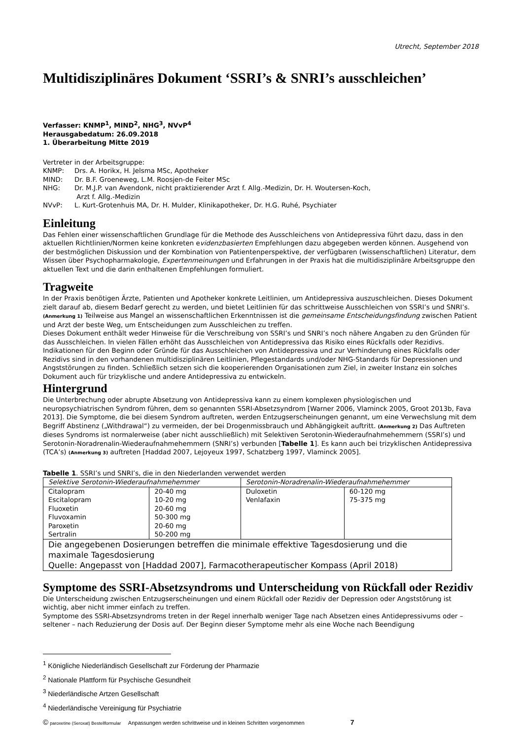Utrecht, September 2018
Multidisziplinäres Dokument ‘SSRI’s & SNRI’s ausschleichen’
Verfasser: KNMP<sup>1</sup>, MIND<sup>2</sup>, NHG<sup>3</sup>, NVvP<sup>4</sup>
Herausgabedatum: 26.09.2018
1. Überarbeitung Mitte 2019
Vertreter in der Arbeitsgruppe:
| KNMP: | Drs. A. Horikx, H. Jelsma MSc, Apotheker |
| MIND: | Dr. B.F. Groeneweg, L.M. Roosjen-de Feiter MSc |
| NHG: | Dr. M.J.P. van Avendonk, nicht praktizierender Arzt f. Allg.-Medizin, Dr. H. Woutersen-Koch, Arzt f. Allg.-Medizin |
| NVvP: | L. Kurt-Grotenhuis MA, Dr. H. Mulder, Klinikapotheker, Dr. H.G. Ruhé, Psychiater |
Einleitung
Das Fehlen einer wissenschaftlichen Grundlage für die Methode des Ausschleichens von Antidepressiva führt dazu, dass in den aktuellen Richtlinien/Normen keine konkreten evidenzbasierten Empfehlungen dazu abgegeben werden können. Ausgehend von der bestmöglichen Diskussion und der Kombination von Patientenperspektive, der verfügbaren (wissenschaftlichen) Literatur, dem Wissen über Psychopharmakologie, Expertenmeinungen und Erfahrungen in der Praxis hat die multidisziplinäre Arbeitsgruppe den aktuellen Text und die darin enthaltenen Empfehlungen formuliert.
Tragweite
In der Praxis benötigen Ärzte, Patienten und Apotheker konkrete Leitlinien, um Antidepressiva auszuschleichen. Dieses Dokument zielt darauf ab, diesem Bedarf gerecht zu werden, und bietet Leitlinien für das schrittweise Ausschleichen von SSRI’s und SNRI’s. (Anmerkung 1) Teilweise aus Mangel an wissenschaftlichen Erkenntnissen ist die gemeinsame Entscheidungsfindung zwischen Patient und Arzt der beste Weg, um Entscheidungen zum Ausschleichen zu treffen.
Dieses Dokument enthält weder Hinweise für die Verschreibung von SSRI’s und SNRI’s noch nähere Angaben zu den Gründen für das Ausschleichen. In vielen Fällen erhöht das Ausschleichen von Antidepressiva das Risiko eines Rückfalls oder Rezidivs. Indikationen für den Beginn oder Gründe für das Ausschleichen von Antidepressiva und zur Verhinderung eines Rückfalls oder Rezidivs sind in den vorhandenen multidisziplinären Leitlinien, Pflegestandards und/oder NHG-Standards für Depressionen und Angststörungen zu finden. Schließlich setzen sich die kooperierenden Organisationen zum Ziel, in zweiter Instanz ein solches Dokument auch für trizyklische und andere Antidepressiva zu entwickeln.
Hintergrund
Die Unterbrechung oder abrupte Absetzung von Antidepressiva kann zu einem komplexen physiologischen und neuropsychiatrischen Syndrom führen, dem so genannten SSRI-Absetzsyndrom [Warner 2006, Vlaminck 2005, Groot 2013b, Fava 2013]. Die Symptome, die bei diesem Syndrom auftreten, werden Entzugserscheinungen genannt, um eine Verwechslung mit dem Begriff Abstinenz („Withdrawal“) zu vermeiden, der bei Drogenmissbrauch und Abhängigkeit auftritt. (Anmerkung 2) Das Auftreten dieses Syndroms ist normalerweise (aber nicht ausschließlich) mit Selektiven Serotonin-Wiederaufnahmehemmern (SSRI’s) und Serotonin-Noradrenalin-Wiederaufnahmehemmern (SNRI’s) verbunden [Tabelle 1]. Es kann auch bei trizyklischen Antidepressiva (TCA’s) (Anmerkung 3) auftreten [Haddad 2007, Lejoyeux 1997, Schatzberg 1997, Vlaminck 2005].
Tabelle 1. SSRI’s und SNRI’s, die in den Niederlanden verwendet werden
| Selektive Serotonin-Wiederaufnahmehemmer | | Serotonin-Noradrenalin-Wiederaufnahmehemmer | |
| Citalopram Escitalopram Fluoxetin Fluvoxamin Paroxetin Sertralin | 20-40 mg 10-20 mg 20-60 mg 50-300 mg 20-60 mg 50-200 mg | Duloxetin Venlafaxin | 60-120 mg 75-375 mg |
| Die angegebenen Dosierungen betreffen die minimale effektive Tagesdosierung und die maximale Tagesdosierung Quelle: Angepasst von [Haddad 2007], Farmacotherapeutischer Kompass (April 2018) | | | |
Symptome des SSRI-Absetzsyndroms und Unterscheidung von Rückfall oder Rezidiv
Die Unterscheidung zwischen Entzugserscheinungen und einem Rückfall oder Rezidiv der Depression oder Angststörung ist wichtig, aber nicht immer einfach zu treffen.
Symptome des SSRI-Absetzsyndroms treten in der Regel innerhalb weniger Tage nach Absetzen eines Antidepressivums oder – seltener – nach Reduzierung der Dosis auf. Der Beginn dieser Symptome mehr als eine Woche nach Beendigung
<sup>1</sup> Königliche Niederländisch Gesellschaft zur Förderung der Pharmazie
<sup>2</sup> Nationale Plattform für Psychische Gesundheit
<sup>3</sup> Niederländische Artzen Gesellschaft
<sup>4</sup> Niederländische Vereinigung für Psychiatrie
© paroxetine (Seroxat) Bestellformular Anpassungen werden schrittweise und in kleinen Schritten vorgenommen 7